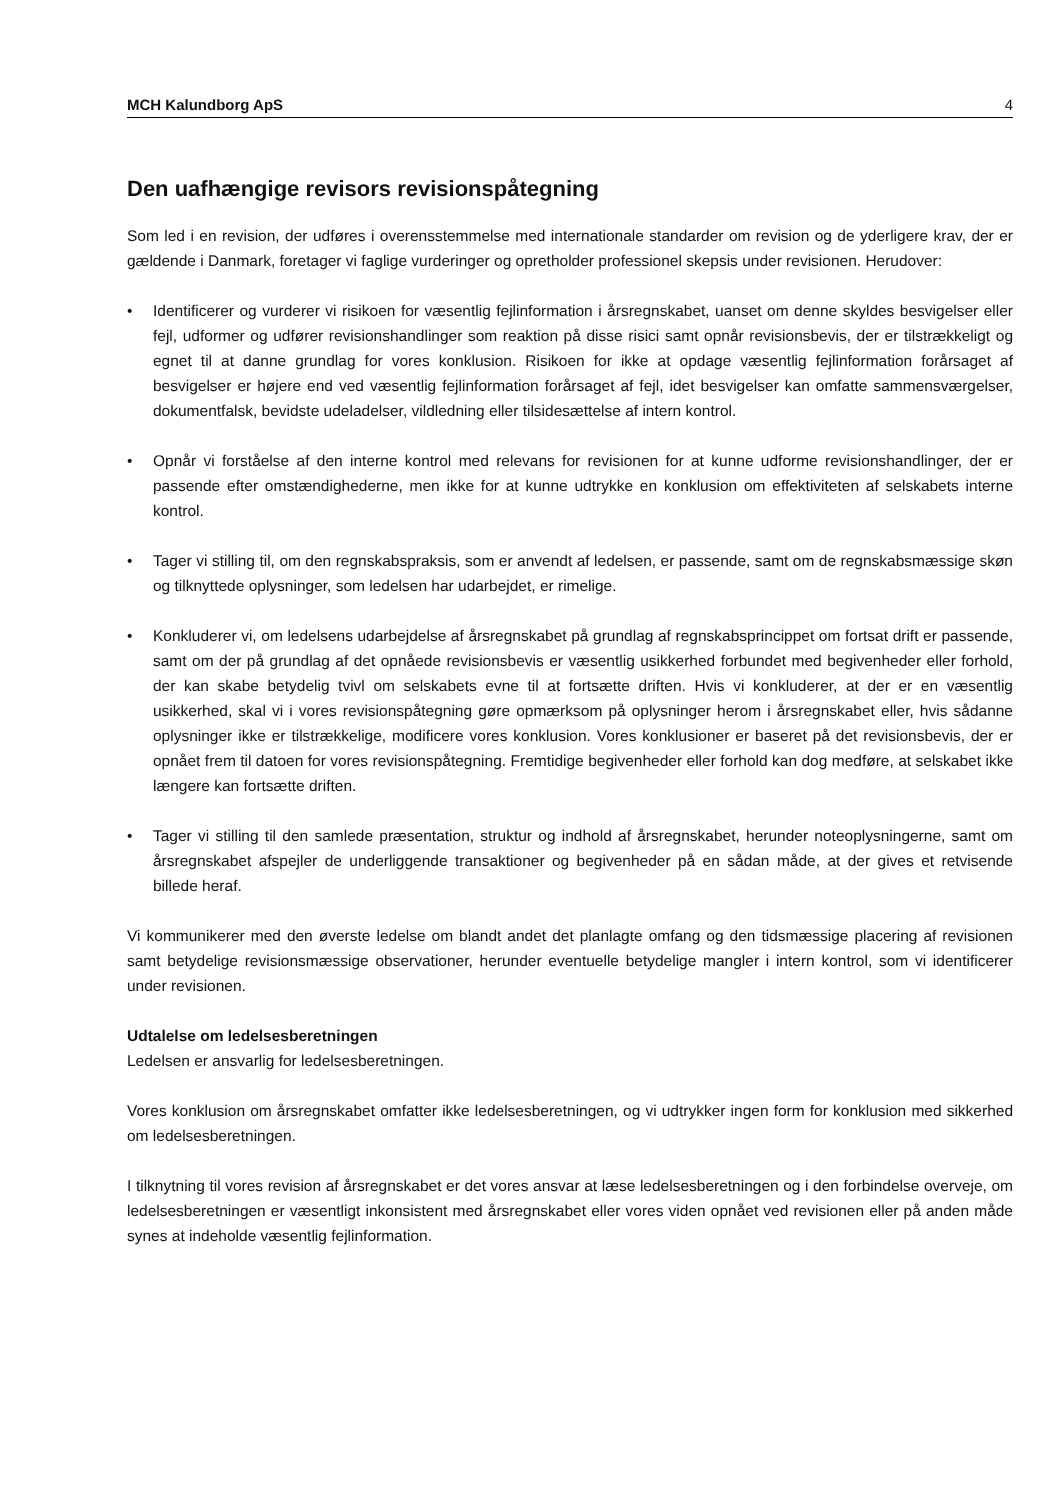MCH Kalundborg ApS 4
Den uafhængige revisors revisionspåtegning
Som led i en revision, der udføres i overensstemmelse med internationale standarder om revision og de yderligere krav, der er gældende i Danmark, foretager vi faglige vurderinger og opretholder professionel skepsis under revisionen. Herudover:
• Identificerer og vurderer vi risikoen for væsentlig fejlinformation i årsregnskabet, uanset om denne skyldes besvigelser eller fejl, udformer og udfører revisionshandlinger som reaktion på disse risici samt opnår revisionsbevis, der er tilstrækkeligt og egnet til at danne grundlag for vores konklusion. Risikoen for ikke at opdage væsentlig fejlinformation forårsaget af besvigelser er højere end ved væsentlig fejlinformation forårsaget af fejl, idet besvigelser kan omfatte sammensværgelser, dokumentfalsk, bevidste udeladelser, vildledning eller tilsidesættelse af intern kontrol.
• Opnår vi forståelse af den interne kontrol med relevans for revisionen for at kunne udforme revisionshandlinger, der er passende efter omstændighederne, men ikke for at kunne udtrykke en konklusion om effektiviteten af selskabets interne kontrol.
• Tager vi stilling til, om den regnskabspraksis, som er anvendt af ledelsen, er passende, samt om de regnskabsmæssige skøn og tilknyttede oplysninger, som ledelsen har udarbejdet, er rimelige.
• Konkluderer vi, om ledelsens udarbejdelse af årsregnskabet på grundlag af regnskabsprincippet om fortsat drift er passende, samt om der på grundlag af det opnåede revisionsbevis er væsentlig usikkerhed forbundet med begivenheder eller forhold, der kan skabe betydelig tvivl om selskabets evne til at fortsætte driften. Hvis vi konkluderer, at der er en væsentlig usikkerhed, skal vi i vores revisionspåtegning gøre opmærksom på oplysninger herom i årsregnskabet eller, hvis sådanne oplysninger ikke er tilstrækkelige, modificere vores konklusion. Vores konklusioner er baseret på det revisionsbevis, der er opnået frem til datoen for vores revisionspåtegning. Fremtidige begivenheder eller forhold kan dog medføre, at selskabet ikke længere kan fortsætte driften.
• Tager vi stilling til den samlede præsentation, struktur og indhold af årsregnskabet, herunder noteoplysningerne, samt om årsregnskabet afspejler de underliggende transaktioner og begivenheder på en sådan måde, at der gives et retvisende billede heraf.
Vi kommunikerer med den øverste ledelse om blandt andet det planlagte omfang og den tidsmæssige placering af revisionen samt betydelige revisionsmæssige observationer, herunder eventuelle betydelige mangler i intern kontrol, som vi identificerer under revisionen.
Udtalelse om ledelsesberetningen
Ledelsen er ansvarlig for ledelsesberetningen.
Vores konklusion om årsregnskabet omfatter ikke ledelsesberetningen, og vi udtrykker ingen form for konklusion med sikkerhed om ledelsesberetningen.
I tilknytning til vores revision af årsregnskabet er det vores ansvar at læse ledelsesberetningen og i den forbindelse overveje, om ledelsesberetningen er væsentligt inkonsistent med årsregnskabet eller vores viden opnået ved revisionen eller på anden måde synes at indeholde væsentlig fejlinformation.